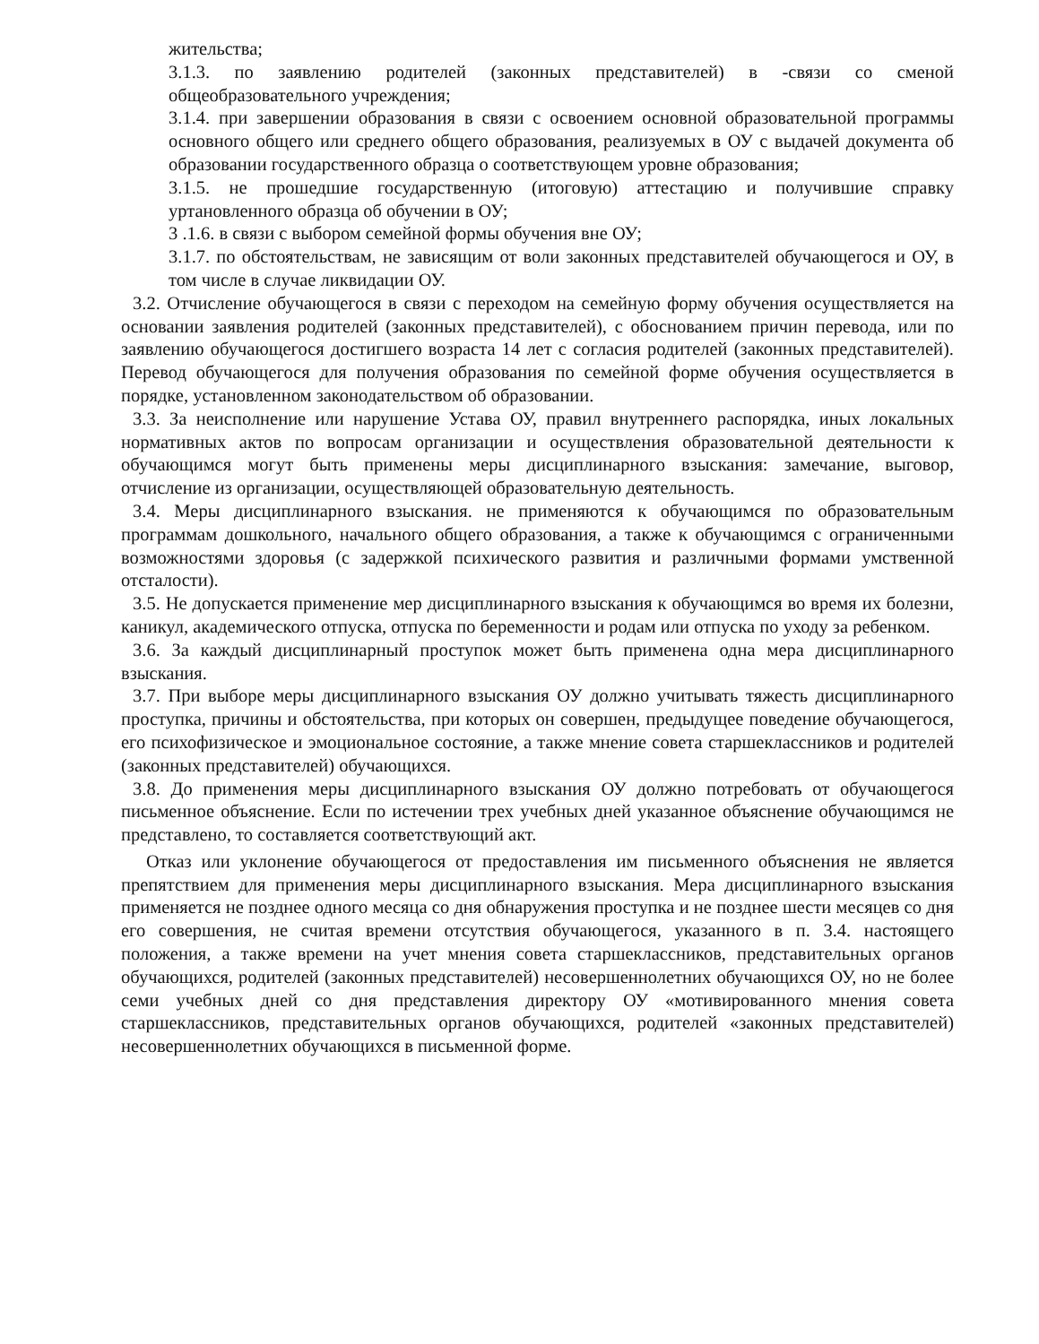жительства;
3.1.3. по заявлению родителей (законных представителей) в -связи со сменой общеобразовательного учреждения;
3.1.4. при завершении образования в связи с освоением основной образовательной программы основного общего или среднего общего образования, реализуемых в ОУ с выдачей документа об образовании государственного образца о соответствующем уровне образования;
3.1.5. не прошедшие государственную (итоговую) аттестацию и получившие справку уртановленного образца об обучении в ОУ;
3 .1.6. в связи с выбором семейной формы обучения вне ОУ;
3.1.7. по обстоятельствам, не зависящим от воли законных представителей обучающегося и ОУ, в том числе в случае ликвидации ОУ.
3.2. Отчисление обучающегося в связи с переходом на семейную форму обучения осуществляется на основании заявления родителей (законных представителей), с обоснованием причин перевода, или по заявлению обучающегося достигшего возраста 14 лет с согласия родителей (законных представителей). Перевод обучающегося для получения образования по семейной форме обучения осуществляется в порядке, установленном законодательством об образовании.
3.3. За неисполнение или нарушение Устава ОУ, правил внутреннего распорядка, иных локальных нормативных актов по вопросам организации и осуществления образовательной деятельности к обучающимся могут быть применены меры дисциплинарного взыскания: замечание, выговор, отчисление из организации, осуществляющей образовательную деятельность.
3.4. Меры дисциплинарного взыскания. не применяются к обучающимся по образовательным программам дошкольного, начального общего образования, а также к обучающимся с ограниченными возможностями здоровья (с задержкой психического развития и различными формами умственной отсталости).
3.5. Не допускается применение мер дисциплинарного взыскания к обучающимся во время их болезни, каникул, академического отпуска, отпуска по беременности и родам или отпуска по уходу за ребенком.
3.6. За каждый дисциплинарный проступок может быть применена одна мера дисциплинарного взыскания.
3.7. При выборе меры дисциплинарного взыскания ОУ должно учитывать тяжесть дисциплинарного проступка, причины и обстоятельства, при которых он совершен, предыдущее поведение обучающегося, его психофизическое и эмоциональное состояние, а также мнение совета старшеклассников и родителей (законных представителей) обучающихся.
3.8. До применения меры дисциплинарного взыскания ОУ должно потребовать от обучающегося письменное объяснение. Если по истечении трех учебных дней указанное объяснение обучающимся не представлено, то составляется соответствующий акт.
Отказ или уклонение обучающегося от предоставления им письменного объяснения не является препятствием для применения меры дисциплинарного взыскания. Мера дисциплинарного взыскания применяется не позднее одного месяца со дня обнаружения проступка и не позднее шести месяцев со дня его совершения, не считая времени отсутствия обучающегося, указанного в п. 3.4. настоящего положения, а также времени на учет мнения совета старшеклассников, представительных органов обучающихся, родителей (законных представителей) несовершеннолетних обучающихся ОУ, но не более семи учебных дней со дня представления директору ОУ «мотивированного мнения совета старшеклассников, представительных органов обучающихся, родителей «законных представителей) несовершеннолетних обучающихся в письменной форме.